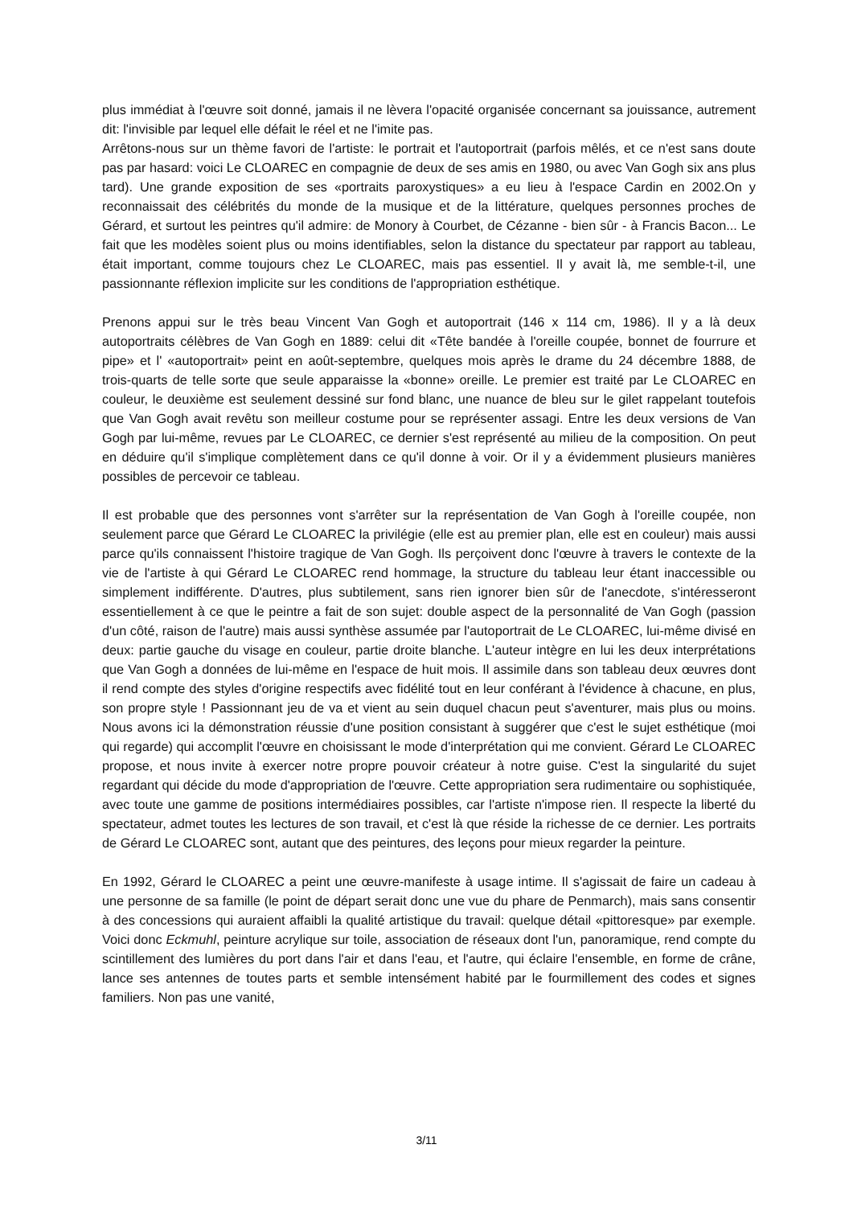plus immédiat à l'œuvre soit donné, jamais il ne lèvera l'opacité organisée concernant sa jouissance, autrement dit: l'invisible par lequel elle défait le réel et ne l'imite pas.
Arrêtons-nous sur un thème favori de l'artiste: le portrait et l'autoportrait (parfois mêlés, et ce n'est sans doute pas par hasard: voici Le CLOAREC en compagnie de deux de ses amis en 1980, ou avec Van Gogh six ans plus tard). Une grande exposition de ses «portraits paroxystiques» a eu lieu à l'espace Cardin en 2002.On y reconnaissait des célébrités du monde de la musique et de la littérature, quelques personnes proches de Gérard, et surtout les peintres qu'il admire: de Monory à Courbet, de Cézanne - bien sûr - à Francis Bacon... Le fait que les modèles soient plus ou moins identifiables, selon la distance du spectateur par rapport au tableau, était important, comme toujours chez Le CLOAREC, mais pas essentiel. Il y avait là, me semble-t-il, une passionnante réflexion implicite sur les conditions de l'appropriation esthétique.
Prenons appui sur le très beau Vincent Van Gogh et autoportrait (146 x 114 cm, 1986). Il y a là deux autoportraits célèbres de Van Gogh en 1889: celui dit «Tête bandée à l'oreille coupée, bonnet de fourrure et pipe» et l' «autoportrait» peint en août-septembre, quelques mois après le drame du 24 décembre 1888, de trois-quarts de telle sorte que seule apparaisse la «bonne» oreille. Le premier est traité par Le CLOAREC en couleur, le deuxième est seulement dessiné sur fond blanc, une nuance de bleu sur le gilet rappelant toutefois que Van Gogh avait revêtu son meilleur costume pour se représenter assagi. Entre les deux versions de Van Gogh par lui-même, revues par Le CLOAREC, ce dernier s'est représenté au milieu de la composition. On peut en déduire qu'il s'implique complètement dans ce qu'il donne à voir. Or il y a évidemment plusieurs manières possibles de percevoir ce tableau.
Il est probable que des personnes vont s'arrêter sur la représentation de Van Gogh à l'oreille coupée, non seulement parce que Gérard Le CLOAREC la privilégie (elle est au premier plan, elle est en couleur) mais aussi parce qu'ils connaissent l'histoire tragique de Van Gogh. Ils perçoivent donc l'œuvre à travers le contexte de la vie de l'artiste à qui Gérard Le CLOAREC rend hommage, la structure du tableau leur étant inaccessible ou simplement indifférente. D'autres, plus subtilement, sans rien ignorer bien sûr de l'anecdote, s'intéresseront essentiellement à ce que le peintre a fait de son sujet: double aspect de la personnalité de Van Gogh (passion d'un côté, raison de l'autre) mais aussi synthèse assumée par l'autoportrait de Le CLOAREC, lui-même divisé en deux: partie gauche du visage en couleur, partie droite blanche. L'auteur intègre en lui les deux interprétations que Van Gogh a données de lui-même en l'espace de huit mois. Il assimile dans son tableau deux œuvres dont il rend compte des styles d'origine respectifs avec fidélité tout en leur conférant à l'évidence à chacune, en plus, son propre style ! Passionnant jeu de va et vient au sein duquel chacun peut s'aventurer, mais plus ou moins. Nous avons ici la démonstration réussie d'une position consistant à suggérer que c'est le sujet esthétique (moi qui regarde) qui accomplit l'œuvre en choisissant le mode d'interprétation qui me convient. Gérard Le CLOAREC propose, et nous invite à exercer notre propre pouvoir créateur à notre guise. C'est la singularité du sujet regardant qui décide du mode d'appropriation de l'œuvre. Cette appropriation sera rudimentaire ou sophistiquée, avec toute une gamme de positions intermédiaires possibles, car l'artiste n'impose rien. Il respecte la liberté du spectateur, admet toutes les lectures de son travail, et c'est là que réside la richesse de ce dernier. Les portraits de Gérard Le CLOAREC sont, autant que des peintures, des leçons pour mieux regarder la peinture.
En 1992, Gérard le CLOAREC a peint une œuvre-manifeste à usage intime. Il s'agissait de faire un cadeau à une personne de sa famille (le point de départ serait donc une vue du phare de Penmarch), mais sans consentir à des concessions qui auraient affaibli la qualité artistique du travail: quelque détail «pittoresque» par exemple. Voici donc Eckmuhl, peinture acrylique sur toile, association de réseaux dont l'un, panoramique, rend compte du scintillement des lumières du port dans l'air et dans l'eau, et l'autre, qui éclaire l'ensemble, en forme de crâne, lance ses antennes de toutes parts et semble intensément habité par le fourmillement des codes et signes familiers. Non pas une vanité,
3/11